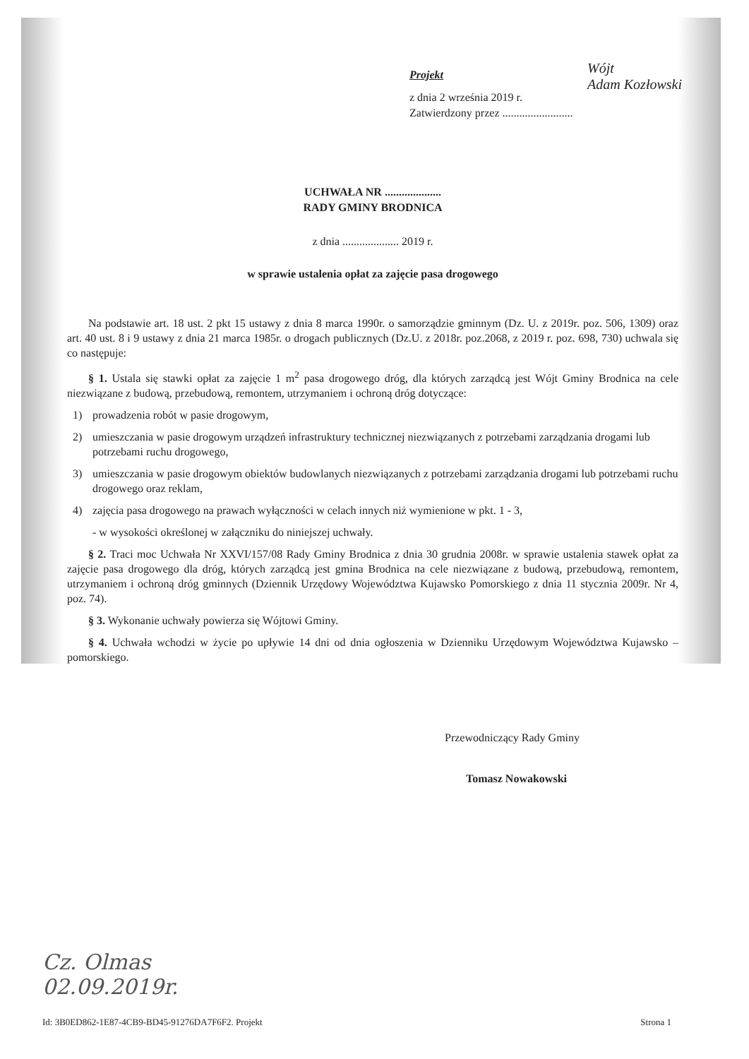Wójt
Adam Kozłowski
Projekt
z dnia 2 września 2019 r.
Zatwierdzony przez .........................
UCHWAŁA NR ....................
RADY GMINY BRODNICA
z dnia .................... 2019 r.
w sprawie ustalenia opłat za zajęcie pasa drogowego
Na podstawie art. 18 ust. 2 pkt 15 ustawy z dnia 8 marca 1990r. o samorządzie gminnym (Dz. U. z 2019r. poz. 506, 1309) oraz art. 40 ust. 8 i 9 ustawy z dnia 21 marca 1985r. o drogach publicznych (Dz.U. z 2018r. poz.2068, z 2019 r. poz. 698, 730) uchwala się co następuje:
§ 1. Ustala się stawki opłat za zajęcie 1 m<sup>2</sup> pasa drogowego dróg, dla których zarządcą jest Wójt Gminy Brodnica na cele niezwiązane z budową, przebudową, remontem, utrzymaniem i ochroną dróg dotyczące:
1) prowadzenia robót w pasie drogowym,
2) umieszczania w pasie drogowym urządzeń infrastruktury technicznej niezwiązanych z potrzebami zarządzania drogami lub potrzebami ruchu drogowego,
3) umieszczania w pasie drogowym obiektów budowlanych niezwiązanych z potrzebami zarządzania drogami lub potrzebami ruchu drogowego oraz reklam,
4) zajęcia pasa drogowego na prawach wyłączności w celach innych niż wymienione w pkt. 1 - 3,
- w wysokości określonej w załączniku do niniejszej uchwały.
§ 2. Traci moc Uchwała Nr XXVI/157/08 Rady Gminy Brodnica z dnia 30 grudnia 2008r. w sprawie ustalenia stawek opłat za zajęcie pasa drogowego dla dróg, których zarządcą jest gmina Brodnica na cele niezwiązane z budową, przebudową, remontem, utrzymaniem i ochroną dróg gminnych (Dziennik Urzędowy Województwa Kujawsko Pomorskiego z dnia 11 stycznia 2009r. Nr 4, poz. 74).
§ 3. Wykonanie uchwały powierza się Wójtowi Gminy.
§ 4. Uchwała wchodzi w życie po upływie 14 dni od dnia ogłoszenia w Dzienniku Urzędowym Województwa Kujawsko – pomorskiego.
Przewodniczący Rady Gminy
Tomasz Nowakowski
Cz. Olmas
02.09.2019r.
Id: 3B0ED862-1E87-4CB9-BD45-91276DA7F6F2. Projekt Strona 1